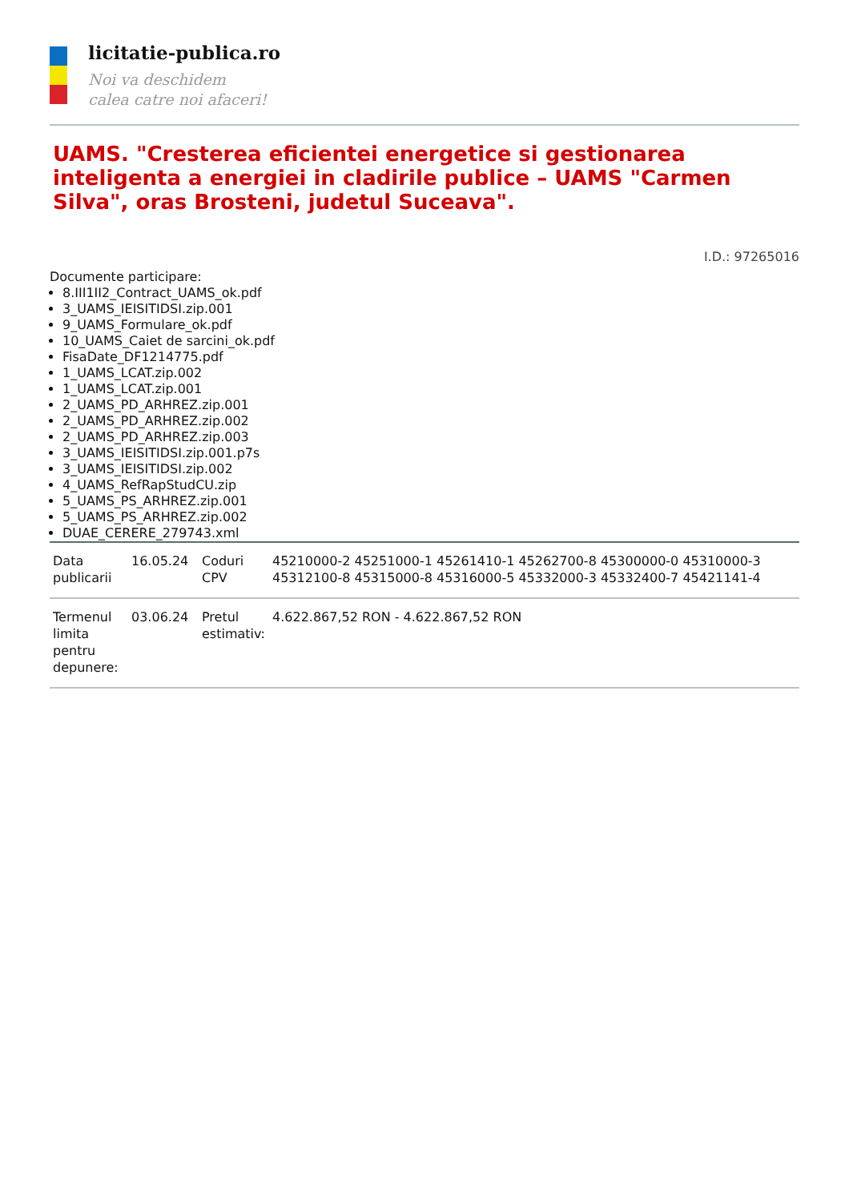licitatie-publica.ro
Noi va deschidem
calea catre noi afaceri!
UAMS. "Cresterea eficientei energetice si gestionarea inteligenta a energiei in cladirile publice – UAMS "Carmen Silva", oras Brosteni, judetul Suceava".
I.D.: 97265016
Documente participare:
8.III1II2_Contract_UAMS_ok.pdf
3_UAMS_IEISITIDSI.zip.001
9_UAMS_Formulare_ok.pdf
10_UAMS_Caiet de sarcini_ok.pdf
FisaDate_DF1214775.pdf
1_UAMS_LCAT.zip.002
1_UAMS_LCAT.zip.001
2_UAMS_PD_ARHREZ.zip.001
2_UAMS_PD_ARHREZ.zip.002
2_UAMS_PD_ARHREZ.zip.003
3_UAMS_IEISITIDSI.zip.001.p7s
3_UAMS_IEISITIDSI.zip.002
4_UAMS_RefRapStudCU.zip
5_UAMS_PS_ARHREZ.zip.001
5_UAMS_PS_ARHREZ.zip.002
DUAE_CERERE_279743.xml
| Data publicarii | 16.05.24 | Coduri CPV | 45210000-2 45251000-1 45261410-1 45262700-8 45300000-0 45310000-3 45312100-8 45315000-8 45316000-5 45332000-3 45332400-7 45421141-4 |
| Termenul limita pentru depunere: | 03.06.24 | Pretul estimativ: | 4.622.867,52 RON - 4.622.867,52 RON |